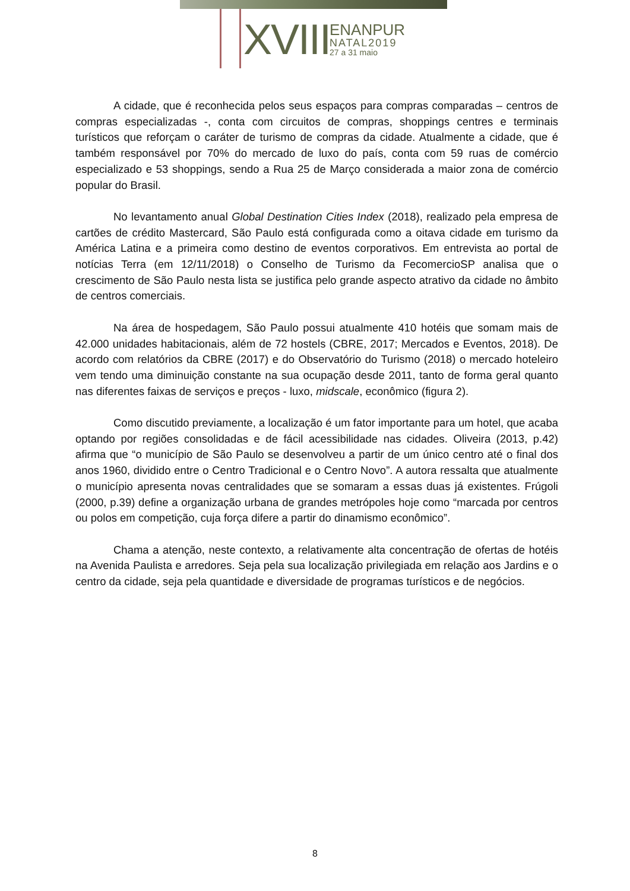XVIII
ENANPUR
NATAL2019
27 a 31 maio
A cidade, que é reconhecida pelos seus espaços para compras comparadas – centros de compras especializadas -, conta com circuitos de compras, shoppings centres e terminais turísticos que reforçam o caráter de turismo de compras da cidade. Atualmente a cidade, que é também responsável por 70% do mercado de luxo do país, conta com 59 ruas de comércio especializado e 53 shoppings, sendo a Rua 25 de Março considerada a maior zona de comércio popular do Brasil.
No levantamento anual Global Destination Cities Index (2018), realizado pela empresa de cartões de crédito Mastercard, São Paulo está configurada como a oitava cidade em turismo da América Latina e a primeira como destino de eventos corporativos. Em entrevista ao portal de notícias Terra (em 12/11/2018) o Conselho de Turismo da FecomercioSP analisa que o crescimento de São Paulo nesta lista se justifica pelo grande aspecto atrativo da cidade no âmbito de centros comerciais.
Na área de hospedagem, São Paulo possui atualmente 410 hotéis que somam mais de 42.000 unidades habitacionais, além de 72 hostels (CBRE, 2017; Mercados e Eventos, 2018). De acordo com relatórios da CBRE (2017) e do Observatório do Turismo (2018) o mercado hoteleiro vem tendo uma diminuição constante na sua ocupação desde 2011, tanto de forma geral quanto nas diferentes faixas de serviços e preços - luxo, midscale, econômico (figura 2).
Como discutido previamente, a localização é um fator importante para um hotel, que acaba optando por regiões consolidadas e de fácil acessibilidade nas cidades. Oliveira (2013, p.42) afirma que “o município de São Paulo se desenvolveu a partir de um único centro até o final dos anos 1960, dividido entre o Centro Tradicional e o Centro Novo”. A autora ressalta que atualmente o município apresenta novas centralidades que se somaram a essas duas já existentes. Frúgoli (2000, p.39) define a organização urbana de grandes metrópoles hoje como “marcada por centros ou polos em competição, cuja força difere a partir do dinamismo econômico”.
Chama a atenção, neste contexto, a relativamente alta concentração de ofertas de hotéis na Avenida Paulista e arredores. Seja pela sua localização privilegiada em relação aos Jardins e o centro da cidade, seja pela quantidade e diversidade de programas turísticos e de negócios.
8